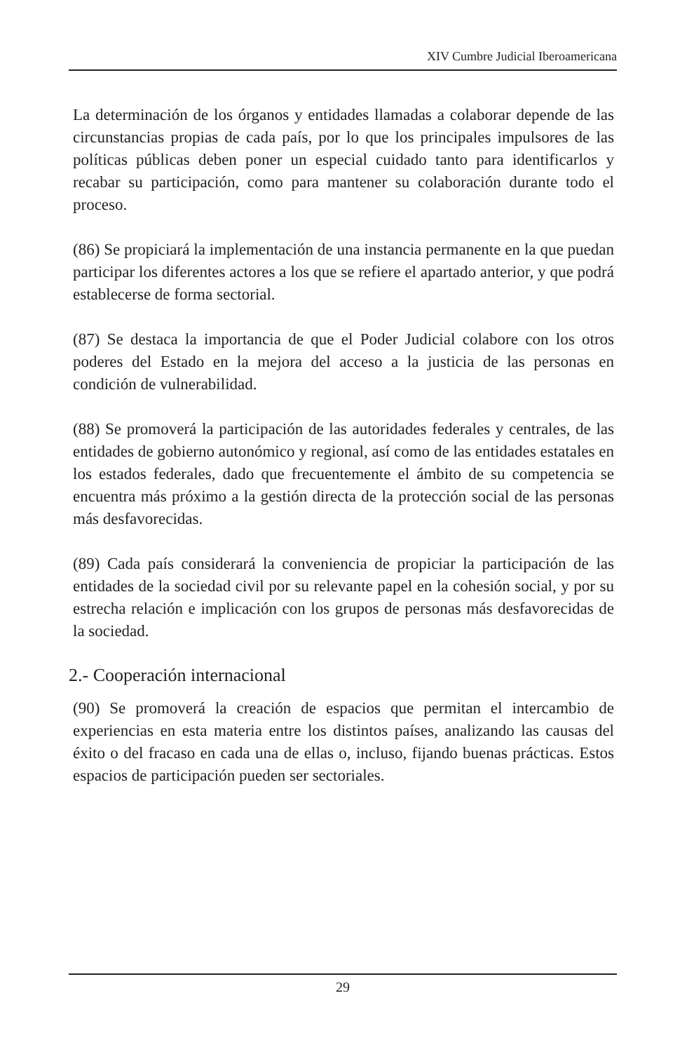XIV Cumbre Judicial Iberoamericana
La determinación de los órganos y entidades llamadas a colaborar depende de las circunstancias propias de cada país, por lo que los principales impulsores de las políticas públicas deben poner un especial cuidado tanto para identificarlos y recabar su participación, como para mantener su colaboración durante todo el proceso.
(86) Se propiciará la implementación de una instancia permanente en la que puedan participar los diferentes actores a los que se refiere el apartado anterior, y que podrá establecerse de forma sectorial.
(87) Se destaca la importancia de que el Poder Judicial colabore con los otros poderes del Estado en la mejora del acceso a la justicia de las personas en condición de vulnerabilidad.
(88) Se promoverá la participación de las autoridades federales y centrales, de las entidades de gobierno autonómico y regional, así como de las entidades estatales en los estados federales, dado que frecuentemente el ámbito de su competencia se encuentra más próximo a la gestión directa de la protección social de las personas más desfavorecidas.
(89) Cada país considerará la conveniencia de propiciar la participación de las entidades de la sociedad civil por su relevante papel en la cohesión social, y por su estrecha relación e implicación con los grupos de personas más desfavorecidas de la sociedad.
2.- Cooperación internacional
(90) Se promoverá la creación de espacios que permitan el intercambio de experiencias en esta materia entre los distintos países, analizando las causas del éxito o del fracaso en cada una de ellas o, incluso, fijando buenas prácticas. Estos espacios de participación pueden ser sectoriales.
29